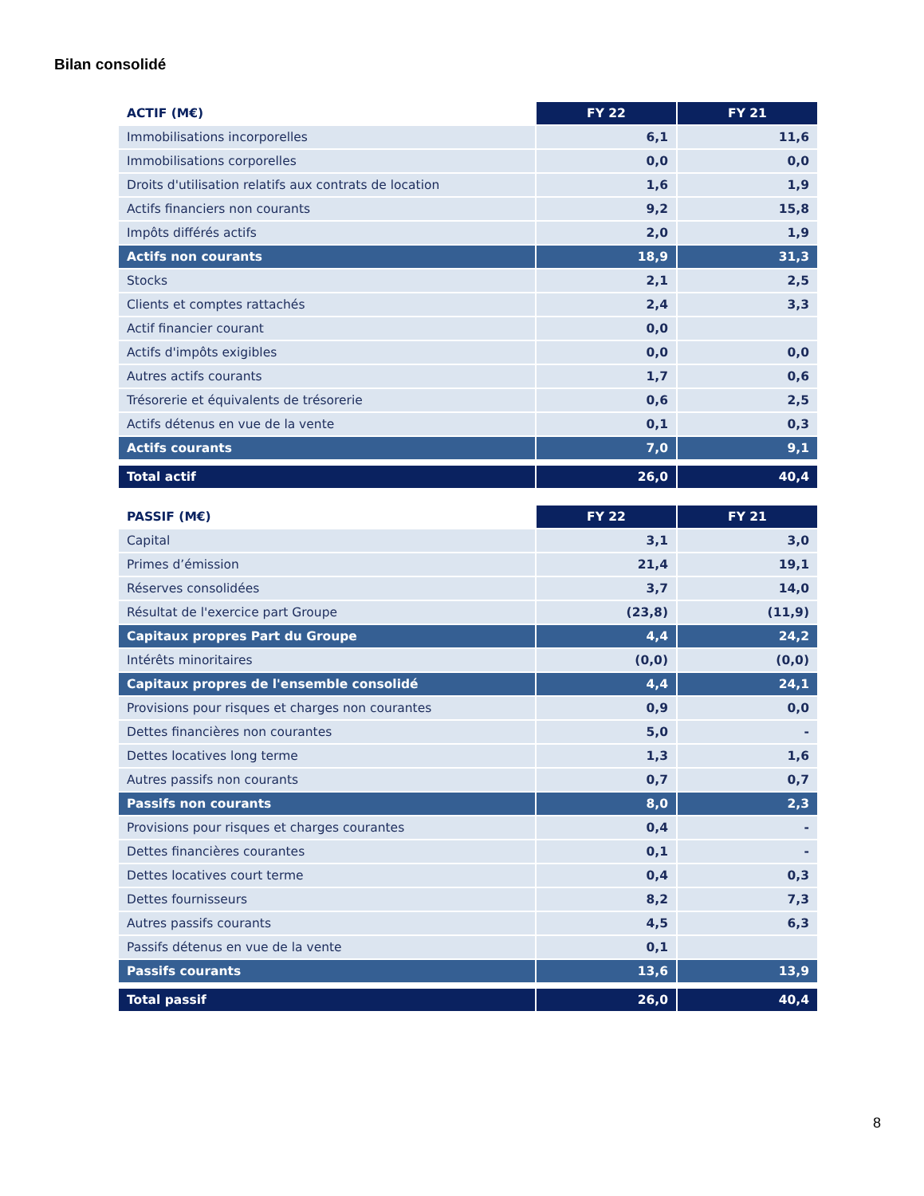Bilan consolidé
| ACTIF (M€) | FY 22 | FY 21 |
| --- | --- | --- |
| Immobilisations incorporelles | 6,1 | 11,6 |
| Immobilisations corporelles | 0,0 | 0,0 |
| Droits d'utilisation relatifs aux contrats de location | 1,6 | 1,9 |
| Actifs financiers non courants | 9,2 | 15,8 |
| Impôts différés actifs | 2,0 | 1,9 |
| Actifs non courants | 18,9 | 31,3 |
| Stocks | 2,1 | 2,5 |
| Clients et comptes rattachés | 2,4 | 3,3 |
| Actif financier courant | 0,0 | |
| Actifs d'impôts exigibles | 0,0 | 0,0 |
| Autres actifs courants | 1,7 | 0,6 |
| Trésorerie et équivalents de trésorerie | 0,6 | 2,5 |
| Actifs détenus en vue de la vente | 0,1 | 0,3 |
| Actifs courants | 7,0 | 9,1 |
| Total actif | 26,0 | 40,4 |
| PASSIF (M€) | FY 22 | FY 21 |
| --- | --- | --- |
| Capital | 3,1 | 3,0 |
| Primes d’émission | 21,4 | 19,1 |
| Réserves consolidées | 3,7 | 14,0 |
| Résultat de l'exercice part Groupe | (23,8) | (11,9) |
| Capitaux propres Part du Groupe | 4,4 | 24,2 |
| Intérêts minoritaires | (0,0) | (0,0) |
| Capitaux propres de l'ensemble consolidé | 4,4 | 24,1 |
| Provisions pour risques et charges non courantes | 0,9 | 0,0 |
| Dettes financières non courantes | 5,0 | - |
| Dettes locatives long terme | 1,3 | 1,6 |
| Autres passifs non courants | 0,7 | 0,7 |
| Passifs non courants | 8,0 | 2,3 |
| Provisions pour risques et charges courantes | 0,4 | - |
| Dettes financières courantes | 0,1 | - |
| Dettes locatives court terme | 0,4 | 0,3 |
| Dettes fournisseurs | 8,2 | 7,3 |
| Autres passifs courants | 4,5 | 6,3 |
| Passifs détenus en vue de la vente | 0,1 | |
| Passifs courants | 13,6 | 13,9 |
| Total passif | 26,0 | 40,4 |
8